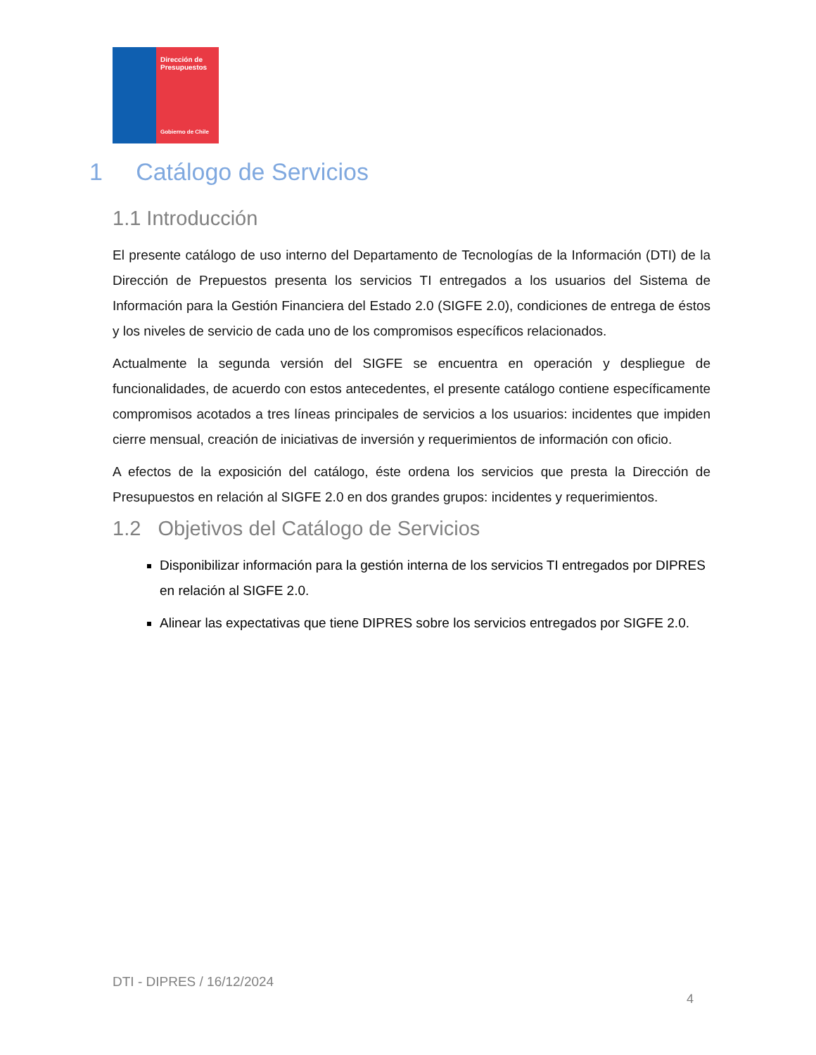Dirección de Presupuestos
Gobierno de Chile
1 Catálogo de Servicios
1.1 Introducción
El presente catálogo de uso interno del Departamento de Tecnologías de la Información (DTI) de la Dirección de Prepuestos presenta los servicios TI entregados a los usuarios del Sistema de Información para la Gestión Financiera del Estado 2.0 (SIGFE 2.0), condiciones de entrega de éstos y los niveles de servicio de cada uno de los compromisos específicos relacionados.
Actualmente la segunda versión del SIGFE se encuentra en operación y despliegue de funcionalidades, de acuerdo con estos antecedentes, el presente catálogo contiene específicamente compromisos acotados a tres líneas principales de servicios a los usuarios: incidentes que impiden cierre mensual, creación de iniciativas de inversión y requerimientos de información con oficio.
A efectos de la exposición del catálogo, éste ordena los servicios que presta la Dirección de Presupuestos en relación al SIGFE 2.0 en dos grandes grupos: incidentes y requerimientos.
1.2 Objetivos del Catálogo de Servicios
Disponibilizar información para la gestión interna de los servicios TI entregados por DIPRES en relación al SIGFE 2.0.
Alinear las expectativas que tiene DIPRES sobre los servicios entregados por SIGFE 2.0.
DTI - DIPRES / 16/12/2024
4